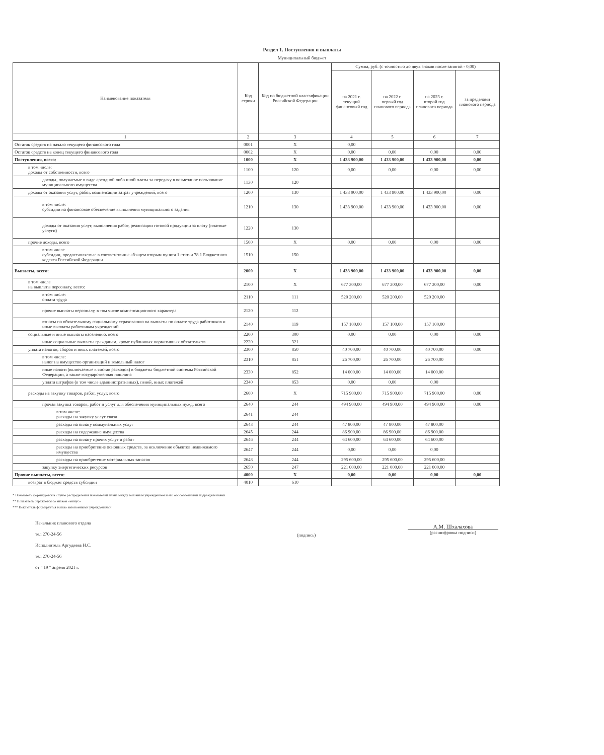Раздел 1. Поступления и выплаты
Муниципальный бюджет
| Наименование показателя | Код строки | Код по бюджетной классификации Российской Федерации | Сумма, руб. (с точностью до двух знаков после запятой - 0,00) | | | |
| --- | --- | --- | --- | --- | --- | --- |
| | | | на 2021 г. текущий финансовый год | на 2022 г. первый год планового периода | на 2023 г. второй год планового периода | за пределами планового периода |
| 1 | 2 | 3 | 4 | 5 | 6 | 7 |
| Остаток средств на начало текущего финансового года | 0001 | X | 0,00 | | | |
| Остаток средств на конец текущего финансового года | 0002 | X | 0,00 | 0,00 | 0,00 | 0,00 |
| Поступления, всего: | 1000 | X | 1 433 900,00 | 1 433 900,00 | 1 433 900,00 | 0,00 |
| в том числе: доходы от собственности, всего | 1100 | 120 | 0,00 | 0,00 | 0,00 | 0,00 |
| доходы, получаемые в виде арендной либо иной платы за передачу в возмездное пользование муниципального имущества | 1130 | 120 | | | | |
| доходы от оказания услуг, работ, компенсации затрат учреждений, всего | 1200 | 130 | 1 433 900,00 | 1 433 900,00 | 1 433 900,00 | 0,00 |
| в том числе: субсидии на финансовое обеспечение выполнения муниципального задания | 1210 | 130 | 1 433 900,00 | 1 433 900,00 | 1 433 900,00 | 0,00 |
| доходы от оказания услуг, выполнения работ, реализации готовой продукции за плату (платные услуги) | 1220 | 130 | | | | |
| прочие доходы, всего | 1500 | X | 0,00 | 0,00 | 0,00 | 0,00 |
| в том числе субсидии, предоставляемые в соответствии с абзацем вторым пункта 1 статьи 78.1 Бюджетного кодекса Российской Федерации | 1510 | 150 | | | | |
| Выплаты, всего: | 2000 | X | 1 433 900,00 | 1 433 900,00 | 1 433 900,00 | 0,00 |
| в том числе на выплаты персоналу, всего: | 2100 | X | 677 300,00 | 677 300,00 | 677 300,00 | 0,00 |
| в том числе: оплата труда | 2110 | 111 | 520 200,00 | 520 200,00 | 520 200,00 | |
| прочие выплаты персоналу, в том числе компенсационного характера | 2120 | 112 | | | | |
| взносы по обязательному социальному страхованию на выплаты по оплате труда работников и иные выплаты работникам учреждений | 2140 | 119 | 157 100,00 | 157 100,00 | 157 100,00 | |
| социальные и иные выплаты населению, всего | 2200 | 300 | 0,00 | 0,00 | 0,00 | 0,00 |
| иные социальные выплаты гражданам, кроме публичных нормативных обязательств | 2220 | 321 | | | | |
| уплата налогов, сборов и иных платежей, всего | 2300 | 850 | 40 700,00 | 40 700,00 | 40 700,00 | 0,00 |
| в том числе: налог на имущество организаций и земельный налог | 2310 | 851 | 26 700,00 | 26 700,00 | 26 700,00 | |
| иные налоги (включаемые в состав расходов) в бюджеты бюджетной системы Российской Федерации, а также государственная пошлина | 2330 | 852 | 14 000,00 | 14 000,00 | 14 000,00 | |
| уплата штрафов (в том числе административных), пеней, иных платежей | 2340 | 853 | 0,00 | 0,00 | 0,00 | |
| расходы на закупку товаров, работ, услуг, всего | 2600 | X | 715 900,00 | 715 900,00 | 715 900,00 | 0,00 |
| прочая закупка товаров, работ и услуг для обеспечения муниципальных нужд, всего | 2640 | 244 | 494 900,00 | 494 900,00 | 494 900,00 | 0,00 |
| в том числе: расходы на закупку услуг связи | 2641 | 244 | | | | |
| расходы на оплату коммунальных услуг | 2643 | 244 | 47 800,00 | 47 800,00 | 47 800,00 | |
| расходы на содержание имущества | 2645 | 244 | 86 900,00 | 86 900,00 | 86 900,00 | |
| расходы на оплату прочих услуг и работ | 2646 | 244 | 64 600,00 | 64 600,00 | 64 600,00 | |
| расходы на приобретение основных средств, за исключение объектов недвижимого имущества | 2647 | 244 | 0,00 | 0,00 | 0,00 | |
| расходы на приобретение материальных запасов | 2648 | 244 | 295 600,00 | 295 600,00 | 295 600,00 | |
| закупку энергетических ресурсов | 2650 | 247 | 221 000,00 | 221 000,00 | 221 000,00 | |
| Прочие выплаты, всего: | 4000 | X | 0,00 | 0,00 | 0,00 | 0,00 |
| возврат в бюджет средств субсидии | 4010 | 610 | | | | |
* Показатель формируется в случае распределения показателей плана между головным учреждением и его обособленными подразделениями
** Показатель отражается со знаком «минус»
*** Показатель формируется только автономными учреждениями
Начальник планового отдела
тел 270-24-56
Исполнитель Аргудяева Н.С.
тел 270-24-56
от " 19 " апреля 2021 г.
(подпись)
А.М. Шхалахова
(расшифровка подписи)